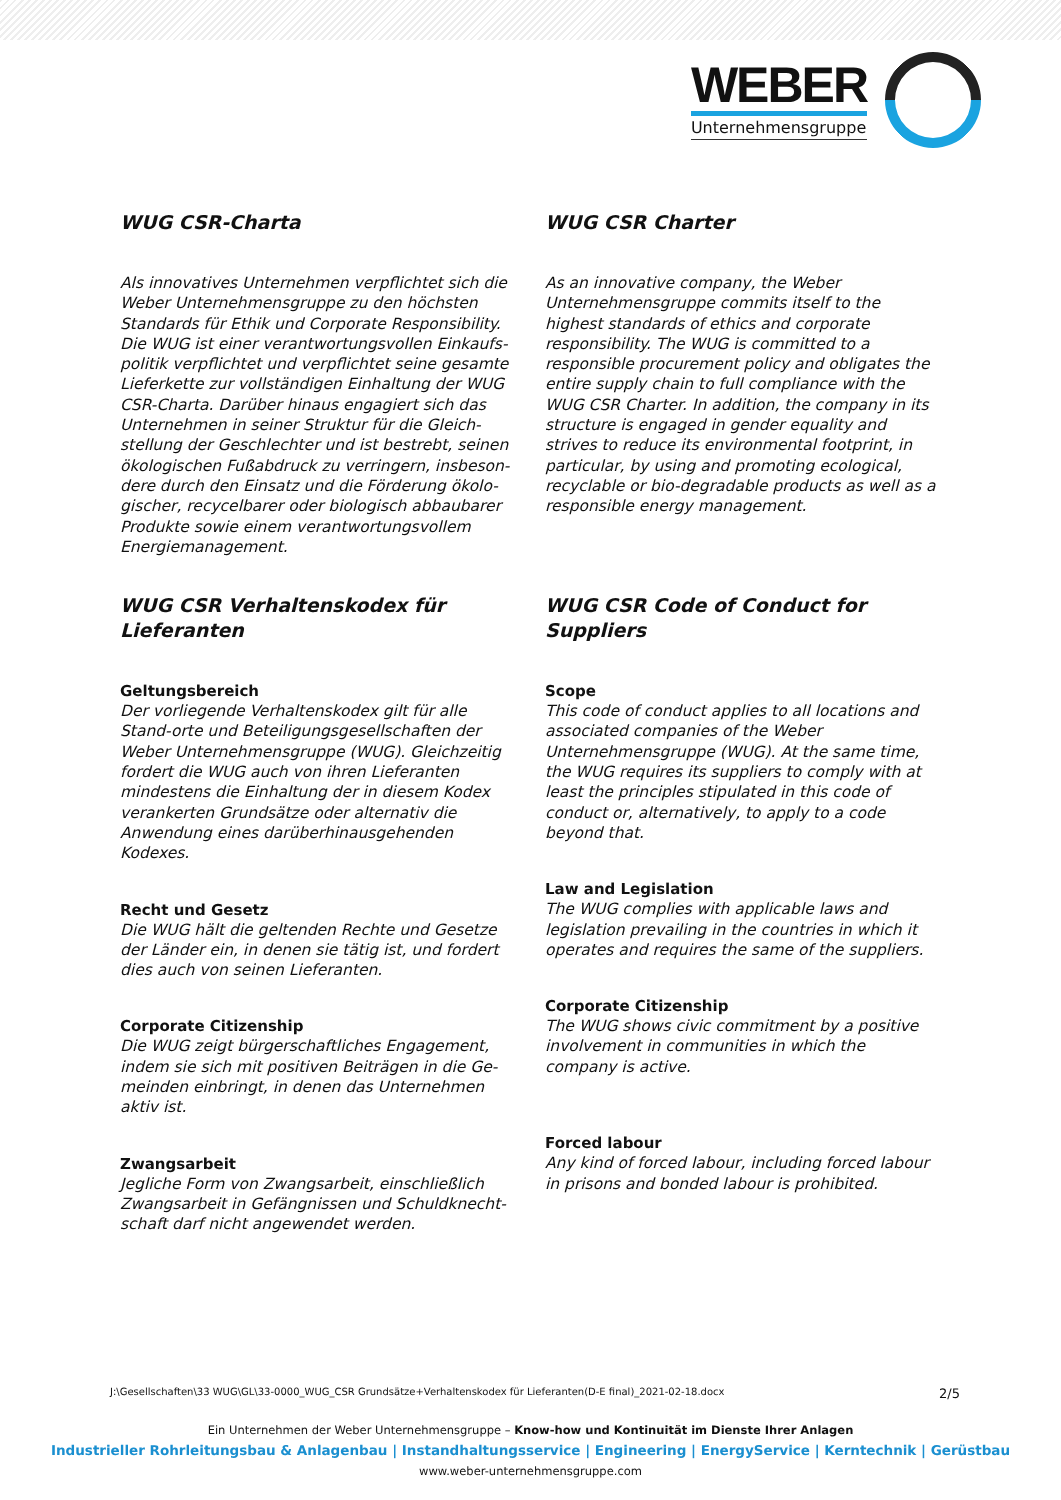WEBER
Unternehmensgruppe
WUG CSR-Charta
Als innovatives Unternehmen verpflichtet sich die Weber Unternehmensgruppe zu den höchsten Standards für Ethik und Corporate Responsibility. Die WUG ist einer verantwortungsvollen Einkaufs-politik verpflichtet und verpflichtet seine gesamte Lieferkette zur vollständigen Einhaltung der WUG CSR-Charta. Darüber hinaus engagiert sich das Unternehmen in seiner Struktur für die Gleich-stellung der Geschlechter und ist bestrebt, seinen ökologischen Fußabdruck zu verringern, insbeson-dere durch den Einsatz und die Förderung ökolo-gischer, recycelbarer oder biologisch abbaubarer Produkte sowie einem verantwortungsvollem Energiemanagement.
WUG CSR Charter
As an innovative company, the Weber Unternehmensgruppe commits itself to the highest standards of ethics and corporate responsibility. The WUG is committed to a responsible procurement policy and obligates the entire supply chain to full compliance with the WUG CSR Charter. In addition, the company in its structure is engaged in gender equality and strives to reduce its environmental footprint, in particular, by using and promoting ecological, recyclable or bio-degradable products as well as a responsible energy management.
WUG CSR Verhaltenskodex für Lieferanten
Geltungsbereich
Der vorliegende Verhaltenskodex gilt für alle Stand-orte und Beteiligungsgesellschaften der Weber Unternehmensgruppe (WUG). Gleichzeitig fordert die WUG auch von ihren Lieferanten mindestens die Einhaltung der in diesem Kodex verankerten Grundsätze oder alternativ die Anwendung eines darüberhinausgehenden Kodexes.
Recht und Gesetz
Die WUG hält die geltenden Rechte und Gesetze der Länder ein, in denen sie tätig ist, und fordert dies auch von seinen Lieferanten.
Corporate Citizenship
Die WUG zeigt bürgerschaftliches Engagement, indem sie sich mit positiven Beiträgen in die Ge-meinden einbringt, in denen das Unternehmen aktiv ist.
Zwangsarbeit
Jegliche Form von Zwangsarbeit, einschließlich Zwangsarbeit in Gefängnissen und Schuldknecht-schaft darf nicht angewendet werden.
WUG CSR Code of Conduct for Suppliers
Scope
This code of conduct applies to all locations and associated companies of the Weber Unternehmensgruppe (WUG). At the same time, the WUG requires its suppliers to comply with at least the principles stipulated in this code of conduct or, alternatively, to apply to a code beyond that.
Law and Legislation
The WUG complies with applicable laws and legislation prevailing in the countries in which it operates and requires the same of the suppliers.
Corporate Citizenship
The WUG shows civic commitment by a positive involvement in communities in which the company is active.
Forced labour
Any kind of forced labour, including forced labour in prisons and bonded labour is prohibited.
J:\Gesellschaften\33 WUG\GL\33-0000_WUG_CSR Grundsätze+Verhaltenskodex für Lieferanten(D-E final)_2021-02-18.docx 2/5
Ein Unternehmen der Weber Unternehmensgruppe – Know-how und Kontinuität im Dienste Ihrer Anlagen
Industrieller Rohrleitungsbau & Anlagenbau | Instandhaltungsservice | Engineering | EnergyService | Kerntechnik | Gerüstbau
www.weber-unternehmensgruppe.com